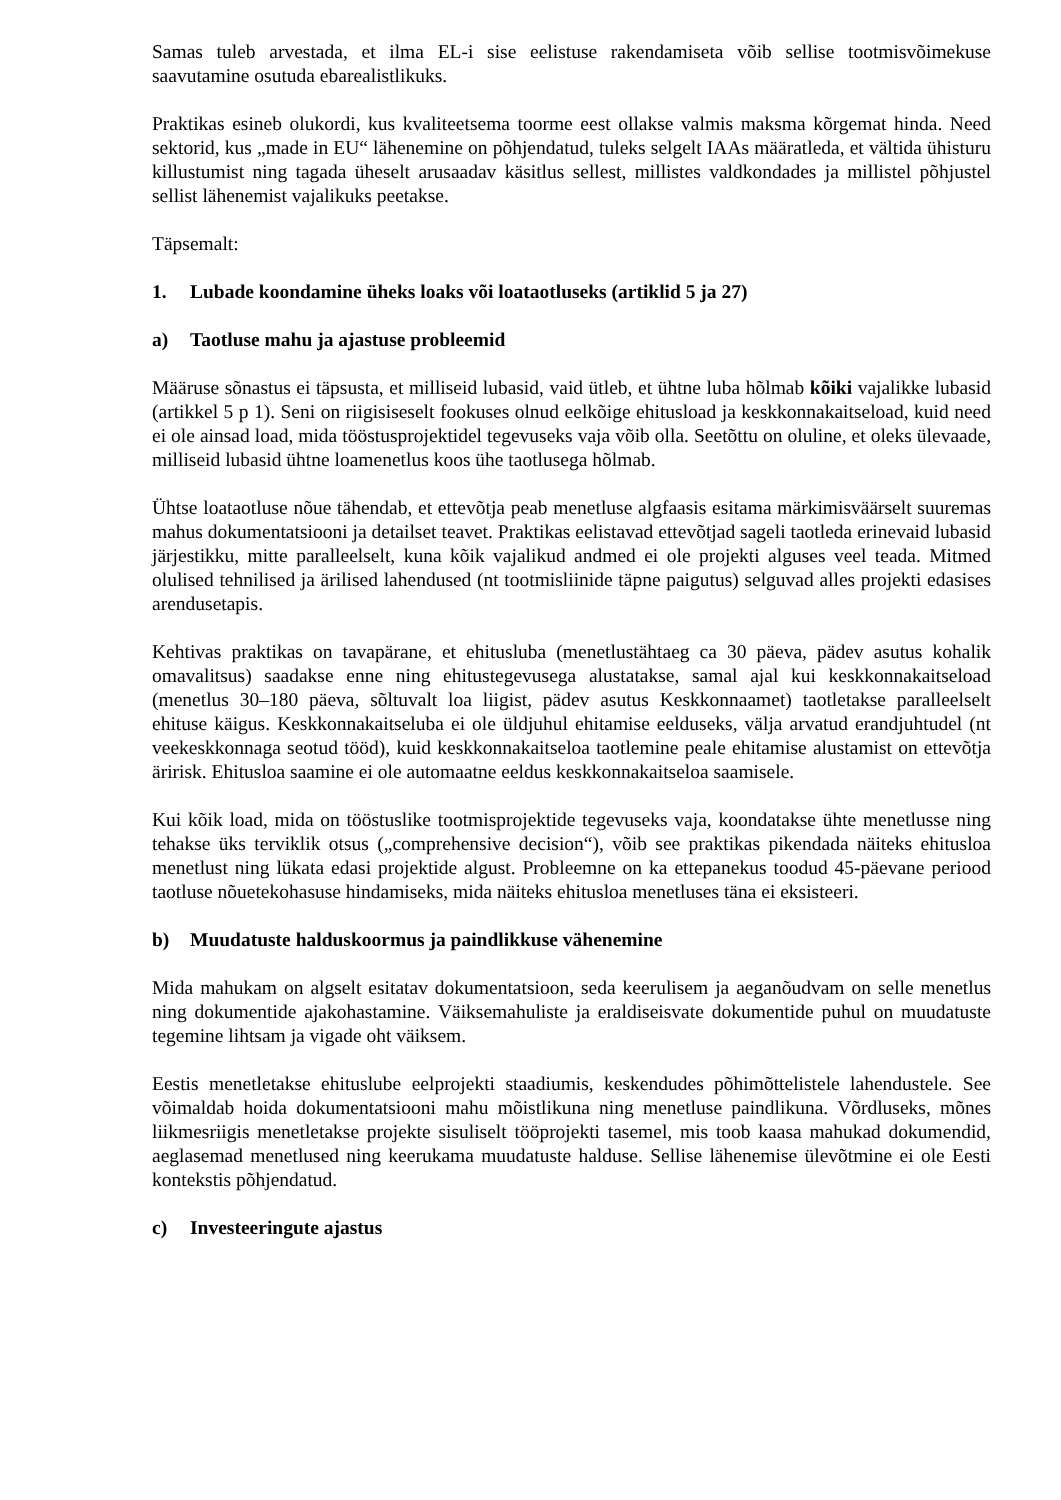Samas tuleb arvestada, et ilma EL-i sise eelistuse rakendamiseta võib sellise tootmisvõimekuse saavutamine osutuda ebarealistlikuks.
Praktikas esineb olukordi, kus kvaliteetsema toorme eest ollakse valmis maksma kõrgemat hinda. Need sektorid, kus „made in EU“ lähenemine on põhjendatud, tuleks selgelt IAAs määratleda, et vältida ühisturu killustumist ning tagada üheselt arusaadav käsitlus sellest, millistes valdkondades ja millistel põhjustel sellist lähenemist vajalikuks peetakse.
Täpsemalt:
1. Lubade koondamine üheks loaks või loataotluseks (artiklid 5 ja 27)
a) Taotluse mahu ja ajastuse probleemid
Määruse sõnastus ei täpsusta, et milliseid lubasid, vaid ütleb, et ühtne luba hõlmab kõiki vajalikke lubasid (artikkel 5 p 1). Seni on riigisiseselt fookuses olnud eelkõige ehitusload ja keskkonnakaitseload, kuid need ei ole ainsad load, mida tööstusprojektidel tegevuseks vaja võib olla. Seetõttu on oluline, et oleks ülevaade, milliseid lubasid ühtne loamenetlus koos ühe taotlusega hõlmab.
Ühtse loataotluse nõue tähendab, et ettevõtja peab menetluse algfaasis esitama märkimisväärselt suuremas mahus dokumentatsiooni ja detailset teavet. Praktikas eelistavad ettevõtjad sageli taotleda erinevaid lubasid järjestikku, mitte paralleelselt, kuna kõik vajalikud andmed ei ole projekti alguses veel teada. Mitmed olulised tehnilised ja ärilised lahendused (nt tootmisliinide täpne paigutus) selguvad alles projekti edasises arendusetapis.
Kehtivas praktikas on tavapärane, et ehitusluba (menetlustähtaeg ca 30 päeva, pädev asutus kohalik omavalitsus) saadakse enne ning ehitustegevusega alustatakse, samal ajal kui keskkonnakaitseload (menetlus 30–180 päeva, sõltuvalt loa liigist, pädev asutus Keskkonnaamet) taotletakse paralleelselt ehituse käigus. Keskkonnakaitseluba ei ole üldjuhul ehitamise eelduseks, välja arvatud erandjuhtudel (nt veekeskkonnaga seotud tööd), kuid keskkonnakaitseloa taotlemine peale ehitamise alustamist on ettevõtja äririsk. Ehitusloa saamine ei ole automaatne eeldus keskkonnakaitseloa saamisele.
Kui kõik load, mida on tööstuslike tootmisprojektide tegevuseks vaja, koondatakse ühte menetlusse ning tehakse üks terviklik otsus („comprehensive decision“), võib see praktikas pikendada näiteks ehitusloa menetlust ning lükata edasi projektide algust. Probleemne on ka ettepanekus toodud 45-päevane periood taotluse nõuetekohasuse hindamiseks, mida näiteks ehitusloa menetluses täna ei eksisteeri.
b) Muudatuste halduskoormus ja paindlikkuse vähenemine
Mida mahukam on algselt esitatav dokumentatsioon, seda keerulisem ja aeganõudvam on selle menetlus ning dokumentide ajakohastamine. Väiksemahuliste ja eraldiseisvate dokumentide puhul on muudatuste tegemine lihtsam ja vigade oht väiksem.
Eestis menetletakse ehituslube eelprojekti staadiumis, keskendudes põhimõttelistele lahendustele. See võimaldab hoida dokumentatsiooni mahu mõistlikuna ning menetluse paindlikuna. Võrdluseks, mõnes liikmesriigis menetletakse projekte sisuliselt tööprojekti tasemel, mis toob kaasa mahukad dokumendid, aeglasemad menetlused ning keerukama muudatuste halduse. Sellise lähenemise ülevõtmine ei ole Eesti kontekstis põhjendatud.
c) Investeeringute ajastus